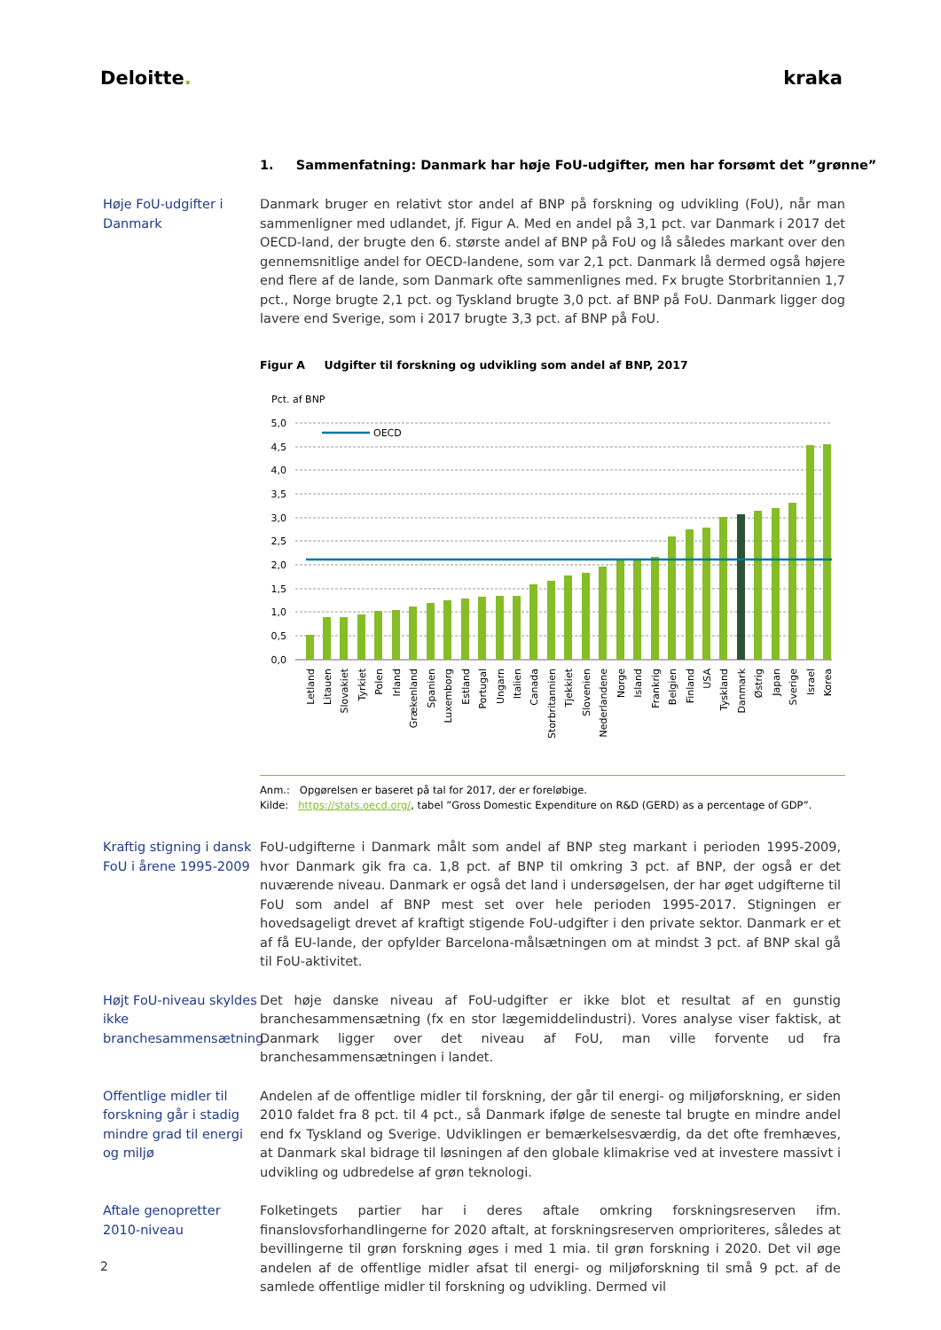Deloitte. kraka
1. Sammenfatning: Danmark har høje FoU-udgifter, men har forsømt det ”grønne”
Høje FoU-udgifter i Danmark
Danmark bruger en relativt stor andel af BNP på forskning og udvikling (FoU), når man sammenligner med udlandet, jf. Figur A. Med en andel på 3,1 pct. var Danmark i 2017 det OECD-land, der brugte den 6. største andel af BNP på FoU og lå således markant over den gennemsnitlige andel for OECD-landene, som var 2,1 pct. Danmark lå dermed også højere end flere af de lande, som Danmark ofte sammenlignes med. Fx brugte Storbritannien 1,7 pct., Norge brugte 2,1 pct. og Tyskland brugte 3,0 pct. af BNP på FoU. Danmark ligger dog lavere end Sverige, som i 2017 brugte 3,3 pct. af BNP på FoU.
Figur A Udgifter til forskning og udvikling som andel af BNP, 2017
Pct. af BNP
5,0
4,5
4,0
3,5
3,0
2,5
2,0
1,5
1,0
0,5
0,0
OECD
Letland
Litauen
Slovakiet
Tyrkiet
Polen
Irland
Grækenland
Spanien
Luxemborg
Estland
Portugal
Ungarn
Italien
Canada
Storbritannien
Tjekkiet
Slovenien
Nederlandene
Norge
Island
Frankrig
Belgien
Finland
USA
Tyskland
Danmark
Østrig
Japan
Sverige
Israel
Korea
Anm.: Opgørelsen er baseret på tal for 2017, der er foreløbige.
Kilde: https://stats.oecd.org/, tabel ”Gross Domestic Expenditure on R&D (GERD) as a percentage of GDP”.
Kraftig stigning i dansk FoU i årene 1995-2009
FoU-udgifterne i Danmark målt som andel af BNP steg markant i perioden 1995-2009, hvor Danmark gik fra ca. 1,8 pct. af BNP til omkring 3 pct. af BNP, der også er det nuværende niveau. Danmark er også det land i undersøgelsen, der har øget udgifterne til FoU som andel af BNP mest set over hele perioden 1995-2017. Stigningen er hovedsageligt drevet af kraftigt stigende FoU-udgifter i den private sektor. Danmark er et af få EU-lande, der opfylder Barcelona-målsætningen om at mindst 3 pct. af BNP skal gå til FoU-aktivitet.
Højt FoU-niveau skyldes ikke branchesammensætning
Det høje danske niveau af FoU-udgifter er ikke blot et resultat af en gunstig branchesammensætning (fx en stor lægemiddelindustri). Vores analyse viser faktisk, at Danmark ligger over det niveau af FoU, man ville forvente ud fra branchesammensætningen i landet.
Offentlige midler til forskning går i stadig mindre grad til energi og miljø
Andelen af de offentlige midler til forskning, der går til energi- og miljøforskning, er siden 2010 faldet fra 8 pct. til 4 pct., så Danmark ifølge de seneste tal brugte en mindre andel end fx Tyskland og Sverige. Udviklingen er bemærkelsesværdig, da det ofte fremhæves, at Danmark skal bidrage til løsningen af den globale klimakrise ved at investere massivt i udvikling og udbredelse af grøn teknologi.
Aftale genopretter 2010-niveau
Folketingets partier har i deres aftale omkring forskningsreserven ifm. finanslovsforhandlingerne for 2020 aftalt, at forskningsreserven omprioriteres, således at bevillingerne til grøn forskning øges i med 1 mia. til grøn forskning i 2020. Det vil øge andelen af de offentlige midler afsat til energi- og miljøforskning til små 9 pct. af de samlede offentlige midler til forskning og udvikling. Dermed vil
2